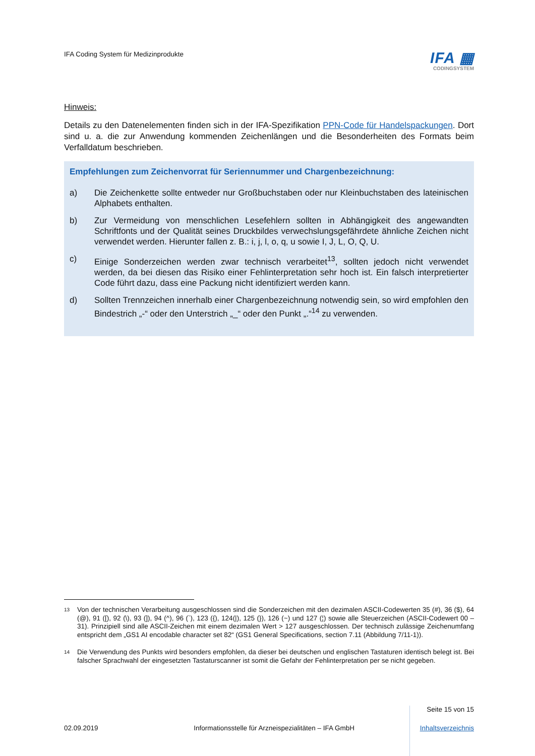IFA Coding System für Medizinprodukte
IFA ▦
CODINGSYSTEM
Hinweis:
Details zu den Datenelementen finden sich in der IFA-Spezifikation PPN-Code für Handelspackungen. Dort sind u. a. die zur Anwendung kommenden Zeichenlängen und die Besonderheiten des Formats beim Verfalldatum beschrieben.
Empfehlungen zum Zeichenvorrat für Seriennummer und Chargenbezeichnung:
a)
Die Zeichenkette sollte entweder nur Großbuchstaben oder nur Kleinbuchstaben des lateinischen Alphabets enthalten.
b)
Zur Vermeidung von menschlichen Lesefehlern sollten in Abhängigkeit des angewandten Schriftfonts und der Qualität seines Druckbildes verwechslungsgefährdete ähnliche Zeichen nicht verwendet werden. Hierunter fallen z. B.: i, j, l, o, q, u sowie I, J, L, O, Q, U.
c)
Einige Sonderzeichen werden zwar technisch verarbeitet<sup>13</sup>, sollten jedoch nicht verwendet werden, da bei diesen das Risiko einer Fehlinterpretation sehr hoch ist. Ein falsch interpretierter Code führt dazu, dass eine Packung nicht identifiziert werden kann.
d)
Sollten Trennzeichen innerhalb einer Chargenbezeichnung notwendig sein, so wird empfohlen den Bindestrich „-“ oder den Unterstrich „_“ oder den Punkt „.“<sup>14</sup> zu verwenden.
<sup>13</sup>
Von der technischen Verarbeitung ausgeschlossen sind die Sonderzeichen mit den dezimalen ASCII-Codewerten 35 (#), 36 ($), 64 (@), 91 ([), 92 (\), 93 (]), 94 (^), 96 (`), 123 ({), 124(|), 125 (}), 126 (~) und 127 (¦) sowie alle Steuerzeichen (ASCII-Codewert 00 – 31). Prinzipiell sind alle ASCII-Zeichen mit einem dezimalen Wert > 127 ausgeschlossen. Der technisch zulässige Zeichenumfang entspricht dem „GS1 AI encodable character set 82“ (GS1 General Specifications, section 7.11 (Abbildung 7/11-1)).
<sup>14</sup>
Die Verwendung des Punkts wird besonders empfohlen, da dieser bei deutschen und englischen Tastaturen identisch belegt ist. Bei falscher Sprachwahl der eingesetzten Tastaturscanner ist somit die Gefahr der Fehlinterpretation per se nicht gegeben.
Seite 15 von 15
02.09.2019 Informationsstelle für Arzneispezialitäten – IFA GmbH Inhaltsverzeichnis